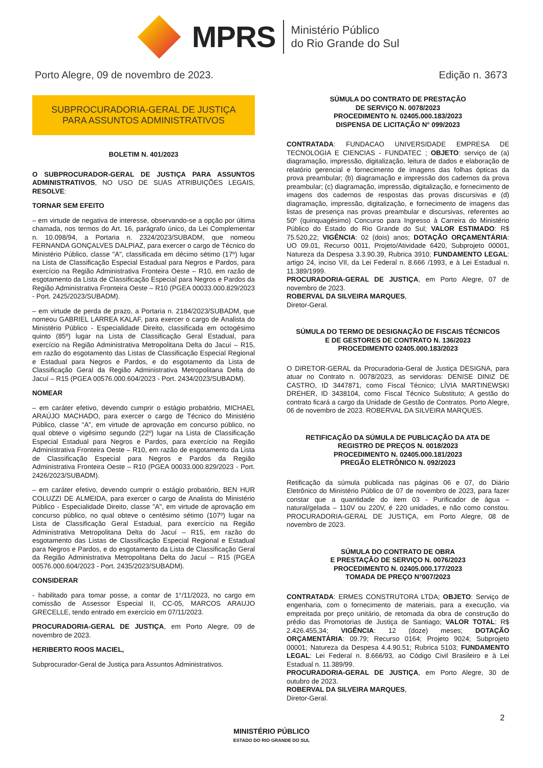MPRS
Ministério Público
do Rio Grande do Sul
Porto Alegre, 09 de novembro de 2023. Edição n. 3673
SUBPROCURADORIA-GERAL DE JUSTIÇA
PARA ASSUNTOS ADMINISTRATIVOS
BOLETIM N. 401/2023
O SUBPROCURADOR-GERAL DE JUSTIÇA PARA ASSUNTOS ADMINISTRATIVOS, NO USO DE SUAS ATRIBUIÇÕES LEGAIS, RESOLVE:
TORNAR SEM EFEITO
– em virtude de negativa de interesse, observando-se a opção por última chamada, nos termos do Art. 16, parágrafo único, da Lei Complementar n. 10.098/94, a Portaria n. 2324/2023/SUBADM, que nomeou FERNANDA GONÇALVES DALPIAZ, para exercer o cargo de Técnico do Ministério Público, classe "A", classificada em décimo sétimo (17º) lugar na Lista de Classificação Especial Estadual para Negros e Pardos, para exercício na Região Administrativa Fronteira Oeste – R10, em razão de esgotamento da Lista de Classificação Especial para Negros e Pardos da Região Administrativa Fronteira Oeste – R10 (PGEA 00033.000.829/2023 - Port. 2425/2023/SUBADM).
– em virtude de perda de prazo, a Portaria n. 2184/2023/SUBADM, que nomeou GABRIEL LARREA KALAF, para exercer o cargo de Analista do Ministério Público - Especialidade Direito, classificada em octogésimo quinto (85º) lugar na Lista de Classificação Geral Estadual, para exercício na Região Administrativa Metropolitana Delta do Jacuí – R15, em razão do esgotamento das Listas de Classificação Especial Regional e Estadual para Negros e Pardos, e do esgotamento da Lista de Classificação Geral da Região Administrativa Metropolitana Delta do Jacuí – R15 (PGEA 00576.000.604/2023 - Port. 2434/2023/SUBADM).
NOMEAR
– em caráter efetivo, devendo cumprir o estágio probatório, MICHAEL ARAÚJO MACHADO, para exercer o cargo de Técnico do Ministério Público, classe “A”, em virtude de aprovação em concurso público, no qual obteve o vigésimo segundo (22º) lugar na Lista de Classificação Especial Estadual para Negros e Pardos, para exercício na Região Administrativa Fronteira Oeste – R10, em razão de esgotamento da Lista de Classificação Especial para Negros e Pardos da Região Administrativa Fronteira Oeste – R10 (PGEA 00033.000.829/2023 - Port. 2426/2023/SUBADM).
– em caráter efetivo, devendo cumprir o estágio probatório, BEN HUR COLUZZI DE ALMEIDA, para exercer o cargo de Analista do Ministério Público - Especialidade Direito, classe "A", em virtude de aprovação em concurso público, no qual obteve o centésimo sétimo (107º) lugar na Lista de Classificação Geral Estadual, para exercício na Região Administrativa Metropolitana Delta do Jacuí – R15, em razão do esgotamento das Listas de Classificação Especial Regional e Estadual para Negros e Pardos, e do esgotamento da Lista de Classificação Geral da Região Administrativa Metropolitana Delta do Jacuí – R15 (PGEA 00576.000.604/2023 - Port. 2435/2023/SUBADM).
CONSIDERAR
- habilitado para tomar posse, a contar de 1°/11/2023, no cargo em comissão de Assessor Especial II, CC-05, MARCOS ARAUJO GRECELLE, tendo entrado em exercício em 07/11/2023.
PROCURADORIA-GERAL DE JUSTIÇA, em Porto Alegre, 09 de novembro de 2023.
HERIBERTO ROOS MACIEL,
Subprocurador-Geral de Justiça para Assuntos Administrativos.
SÚMULA DO CONTRATO DE PRESTAÇÃO
DE SERVIÇO N. 0078/2023
PROCEDIMENTO N. 02405.000.183/2023
DISPENSA DE LICITAÇÃO N° 099/2023
CONTRATADA: FUNDACAO UNIVERSIDADE EMPRESA DE TECNOLOGIA E CIENCIAS - FUNDATEC ; OBJETO: serviço de (a) diagramação, impressão, digitalização, leitura de dados e elaboração de relatório gerencial e fornecimento de imagens das folhas ópticas da prova preambular; (b) diagramação e impressão dos cadernos da prova preambular; (c) diagramação, impressão, digitalização, e fornecimento de imagens dos cadernos de respostas das provas discursivas e (d) diagramação, impressão, digitalização, e fornecimento de imagens das listas de presença nas provas preambular e discursivas, referentes ao 50º (quinquagésimo) Concurso para Ingresso à Carreira do Ministério Público do Estado do Rio Grande do Sul; VALOR ESTIMADO: R$ 75.520,22; VIGÊNCIA: 02 (dois) anos; DOTAÇÃO ORÇAMENTÁRIA: UO 09.01, Recurso 0011, Projeto/Atividade 6420, Subprojeto 00001, Natureza da Despesa 3.3.90.39, Rubrica 3910; FUNDAMENTO LEGAL: artigo 24, inciso VII, da Lei Federal n. 8.666 /1993, e à Lei Estadual n. 11.389/1999.
PROCURADORIA-GERAL DE JUSTIÇA, em Porto Alegre, 07 de novembro de 2023.
ROBERVAL DA SILVEIRA MARQUES,
Diretor-Geral.
SÚMULA DO TERMO DE DESIGNAÇÃO DE FISCAIS TÉCNICOS
E DE GESTORES DE CONTRATO N. 136/2023
PROCEDIMENTO 02405.000.183/2023
O DIRETOR-GERAL da Procuradoria-Geral de Justiça DESIGNA, para atuar no Contrato n. 0078/2023, as servidoras: DENISE DINIZ DE CASTRO, ID 3447871, como Fiscal Técnico; LÍVIA MARTINEWSKI DREHER, ID 3438104, como Fiscal Técnico Substituto; A gestão do contrato ficará a cargo da Unidade de Gestão de Contratos. Porto Alegre, 06 de novembro de 2023. ROBERVAL DA SILVEIRA MARQUES.
RETIFICAÇÃO DA SÚMULA DE PUBLICAÇÃO DA ATA DE
REGISTRO DE PREÇOS N. 0018/2023
PROCEDIMENTO N. 02405.000.181/2023
PREGÃO ELETRÔNICO N. 092/2023
Retificação da súmula publicada nas páginas 06 e 07, do Diário Eletrônico do Ministério Público de 07 de novembro de 2023, para fazer constar que a quantidade do item 03 - Purificador de água – natural/gelada – 110V ou 220V, é 220 unidades, e não como constou. PROCURADORIA-GERAL DE JUSTIÇA, em Porto Alegre, 08 de novembro de 2023.
SÚMULA DO CONTRATO DE OBRA
E PRESTAÇÃO DE SERVIÇO N. 0076/2023
PROCEDIMENTO N. 02405.000.177/2023
TOMADA DE PREÇO N°007/2023
CONTRATADA: ERMES CONSTRUTORA LTDA; OBJETO: Serviço de engenharia, com o fornecimento de materiais, para a execução, via empreitada por preço unitário, de retomada da obra de construção do prédio das Promotorias de Justiça de Santiago; VALOR TOTAL: R$ 2.426.455,34; VIGÊNCIA: 12 (doze) meses; DOTAÇÃO ORÇAMENTÁRIA: 09.79; Recurso 0164; Projeto 9024; Subprojeto 00001; Natureza da Despesa 4.4.90.51; Rubrica 5103; FUNDAMENTO LEGAL: Lei Federal n. 8.666/93, ao Código Civil Brasileiro e à Lei Estadual n. 11.389/99.
PROCURADORIA-GERAL DE JUSTIÇA, em Porto Alegre, 30 de outubro de 2023.
ROBERVAL DA SILVEIRA MARQUES,
Diretor-Geral.
2
MINISTÉRIO PÚBLICO
ESTADO DO RIO GRANDE DO SUL